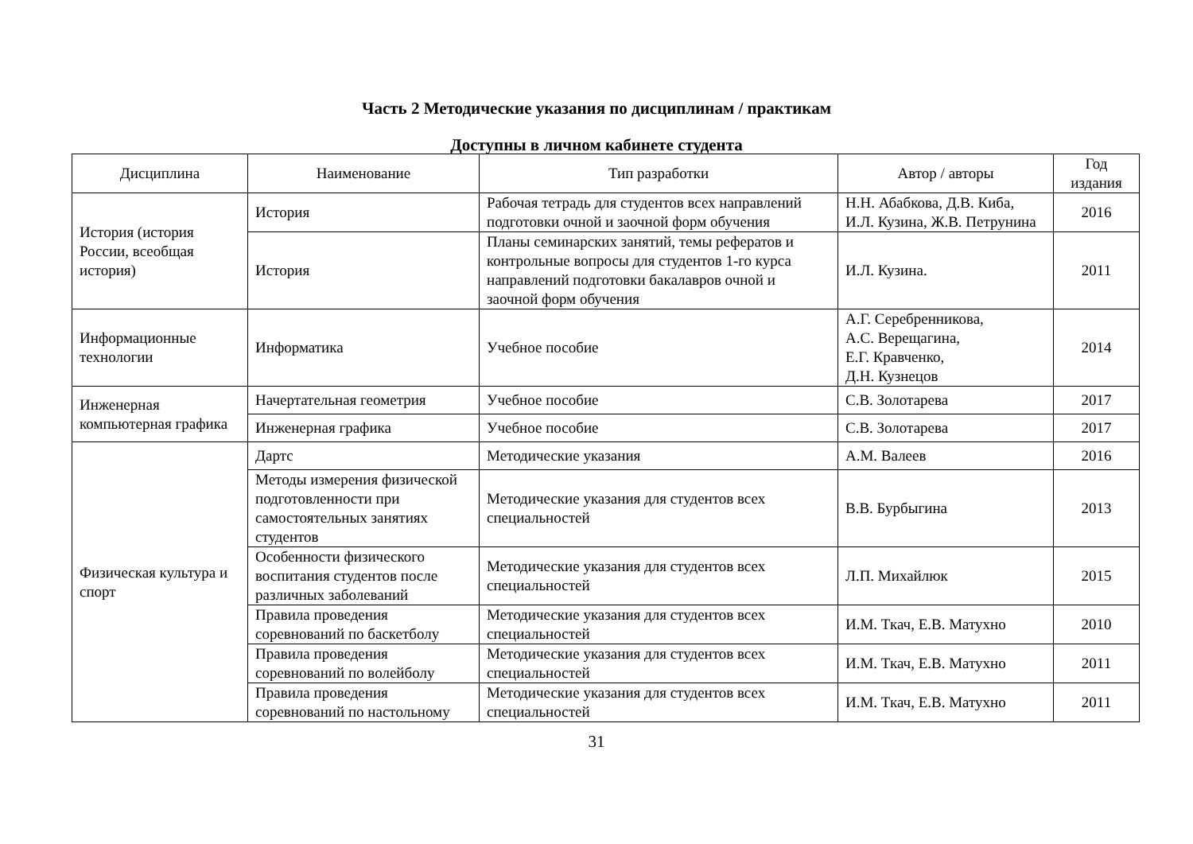Часть 2 Методические указания по дисциплинам / практикам
Доступны в личном кабинете студента
| Дисциплина | Наименование | Тип разработки | Автор / авторы | Год издания |
| --- | --- | --- | --- | --- |
| История (история России, всеобщая история) | История | Рабочая тетрадь для студентов всех направлений подготовки очной и заочной форм обучения | Н.Н. Абабкова, Д.В. Киба, И.Л. Кузина, Ж.В. Петрунина | 2016 |
| | История | Планы семинарских занятий, темы рефератов и контрольные вопросы для студентов 1-го курса направлений подготовки бакалавров очной и заочной форм обучения | И.Л. Кузина. | 2011 |
| Информационные технологии | Информатика | Учебное пособие | А.Г. Серебренникова, А.С. Верещагина, Е.Г. Кравченко, Д.Н. Кузнецов | 2014 |
| Инженерная компьютерная графика | Начертательная геометрия | Учебное пособие | С.В. Золотарева | 2017 |
| | Инженерная графика | Учебное пособие | С.В. Золотарева | 2017 |
| Физическая культура и спорт | Дартс | Методические указания | А.М. Валеев | 2016 |
| | Методы измерения физической подготовленности при самостоятельных занятиях студентов | Методические указания для студентов всех специальностей | В.В. Бурбыгина | 2013 |
| | Особенности физического воспитания студентов после различных заболеваний | Методические указания для студентов всех специальностей | Л.П. Михайлюк | 2015 |
| | Правила проведения соревнований по баскетболу | Методические указания для студентов всех специальностей | И.М. Ткач, Е.В. Матухно | 2010 |
| | Правила проведения соревнований по волейболу | Методические указания для студентов всех специальностей | И.М. Ткач, Е.В. Матухно | 2011 |
| | Правила проведения соревнований по настольному | Методические указания для студентов всех специальностей | И.М. Ткач, Е.В. Матухно | 2011 |
31